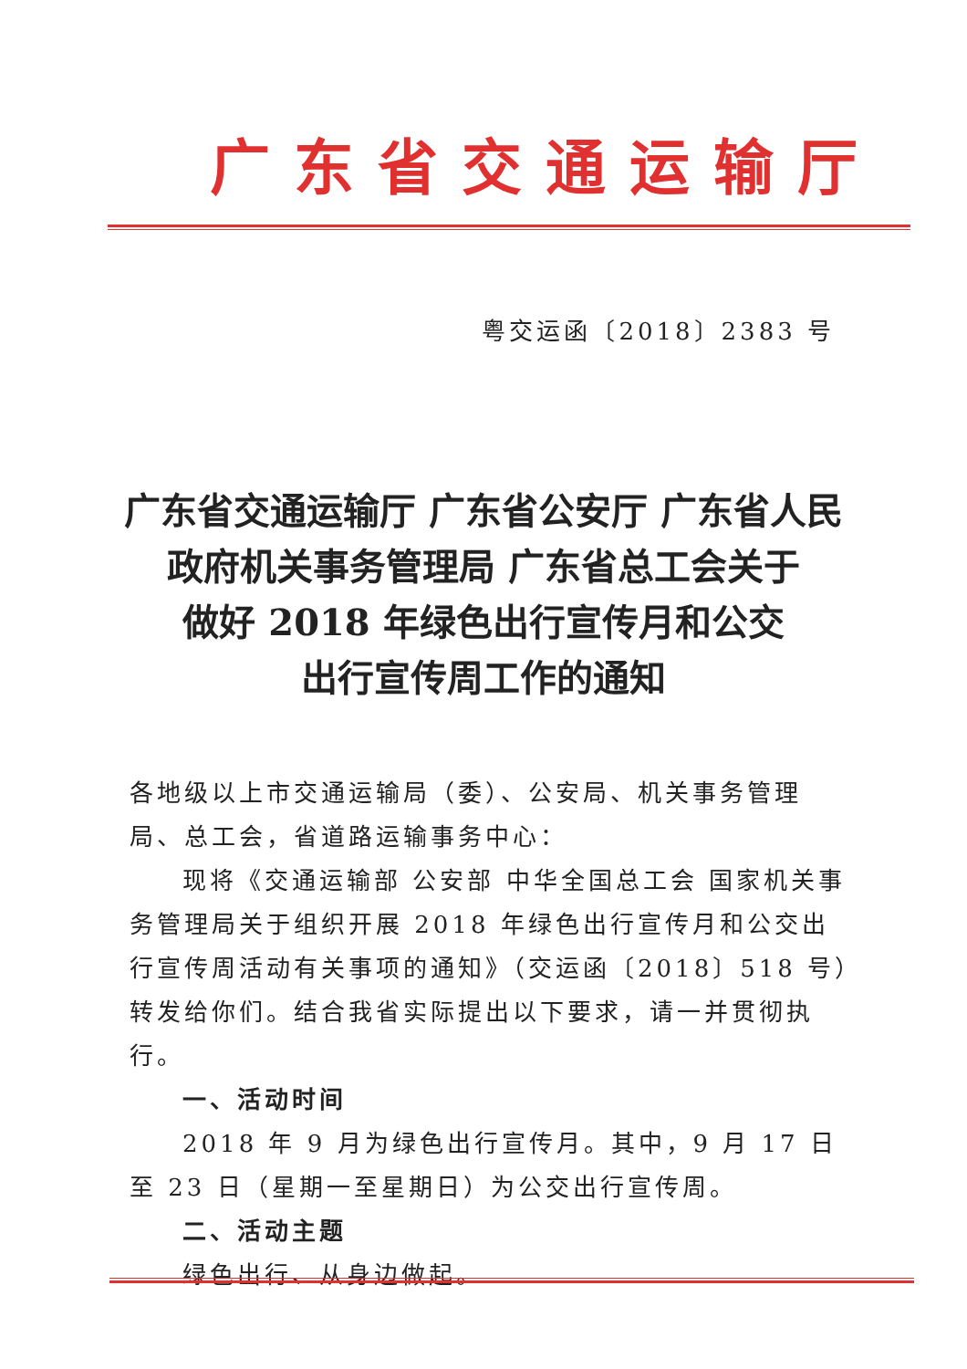广东省交通运输厅
粤交运函〔2018〕2383 号
广东省交通运输厅 广东省公安厅 广东省人民
政府机关事务管理局 广东省总工会关于
做好 2018 年绿色出行宣传月和公交
出行宣传周工作的通知
各地级以上市交通运输局（委）、公安局、机关事务管理局、总工会，省道路运输事务中心：
现将《交通运输部 公安部 中华全国总工会 国家机关事务管理局关于组织开展 2018 年绿色出行宣传月和公交出行宣传周活动有关事项的通知》（交运函〔2018〕518 号）转发给你们。结合我省实际提出以下要求，请一并贯彻执行。
一、活动时间
2018 年 9 月为绿色出行宣传月。其中，9 月 17 日至 23 日（星期一至星期日）为公交出行宣传周。
二、活动主题
绿色出行、从身边做起。